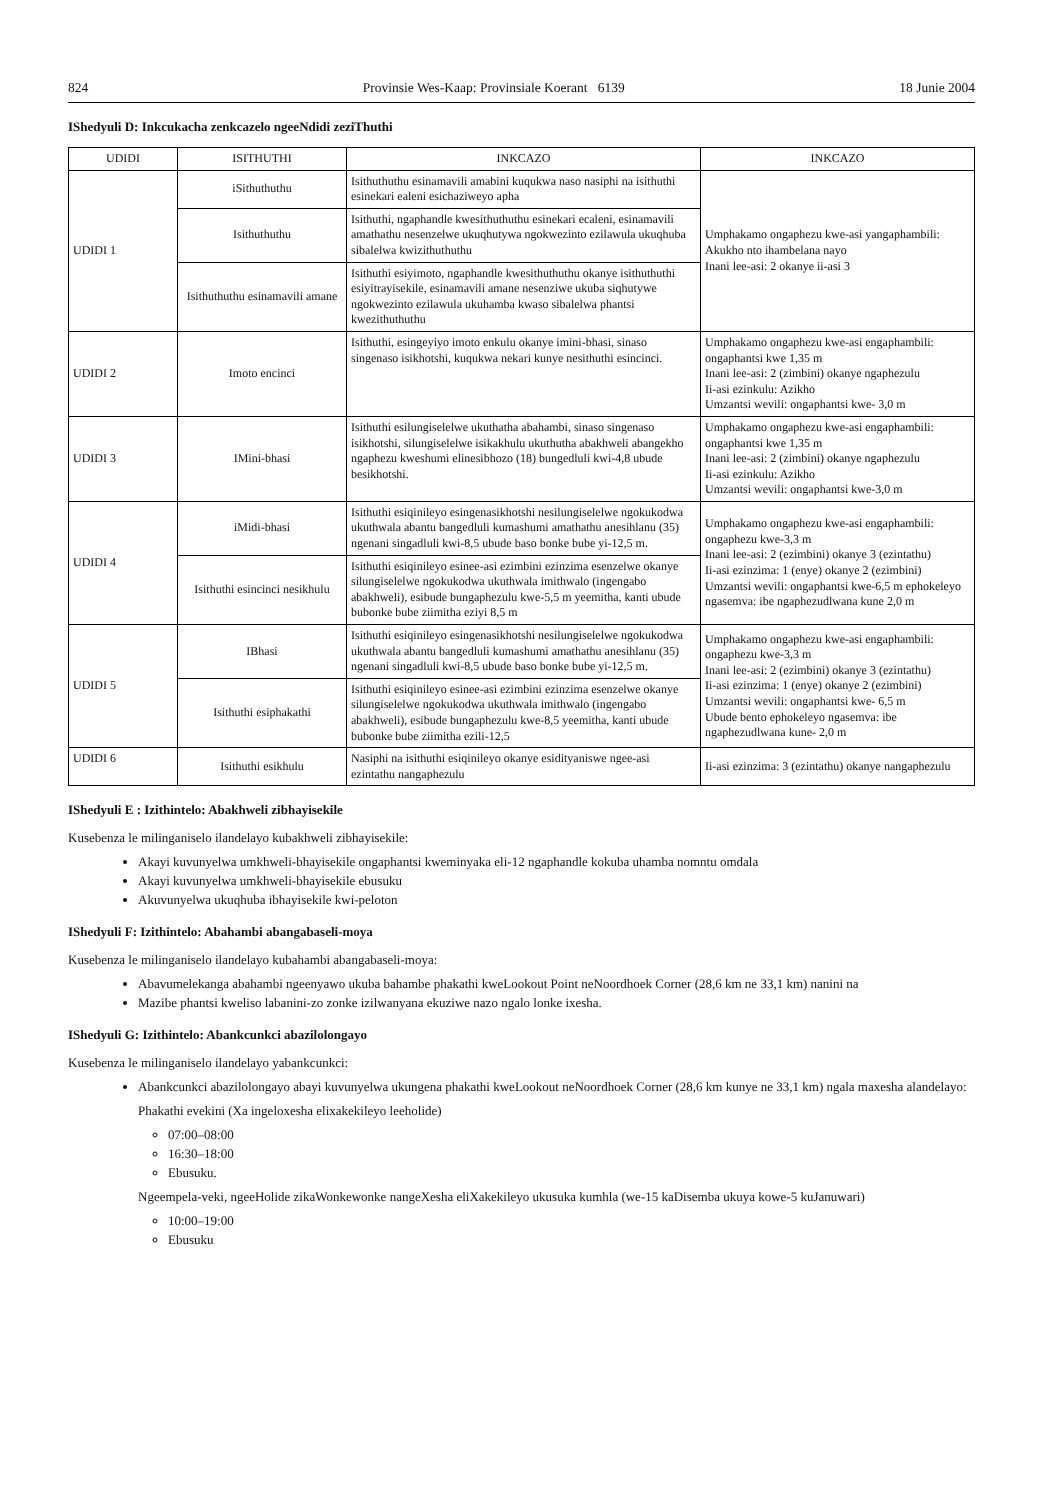824 Provinsie Wes-Kaap: Provinsiale Koerant 6139 18 Junie 2004
IShedyuli D: Inkcukacha zenkcazelo ngeeNdidi zeziThuthi
| UDIDI | ISITHUTHI | INKCAZO | INKCAZO |
| --- | --- | --- | --- |
| UDIDI 1 | iSithuthuthu | Isithuthuthu esinamavili amabini kuqukwa naso nasiphi na isithuthi esinekari ealeni esichaziweyo apha | Umphakamo ongaphezu kwe-asi yangaphambili: Akukho nto ihambelana nayo Inani lee-asi: 2 okanye ii-asi 3 |
| | Isithuthuthu | Isithuthi, ngaphandle kwesithuthuthu esinekari ecaleni, esinamavili amathathu nesenzelwe ukuqhutywa ngokwezinto ezilawula ukuqhuba sibalelwa kwizithuthuthu | |
| | Isithuthuthu esinamavili amane | Isithuthi esiyimoto, ngaphandle kwesithuthuthu okanye isithuthuthi esiyitrayisekile, esinamavili amane nesenziwe ukuba siqhutywe ngokwezinto ezilawula ukuhamba kwaso sibalelwa phantsi kwezithuthuthu | |
| UDIDI 2 | Imoto encinci | Isithuthi, esingeyiyo imoto enkulu okanye imini-bhasi, sinaso singenaso isikhotshi, kuqukwa nekari kunye nesithuthi esincinci. | Umphakamo ongaphezu kwe-asi engaphambili: ongaphantsi kwe 1,35 m Inani lee-asi: 2 (zimbini) okanye ngaphezulu Ii-asi ezinkulu: Azikho Umzantsi wevili: ongaphantsi kwe- 3,0 m |
| UDIDI 3 | IMini-bhasi | Isithuthi esilungiselelwe ukuthatha abahambi, sinaso singenaso isikhotshi, silungiselelwe isikakhulu ukuthutha abakhweli abangekho ngaphezu kweshumi elinesibhozo (18) bungedluli kwi-4,8 ubude besikhotshi. | Umphakamo ongaphezu kwe-asi engaphambili: ongaphantsi kwe 1,35 m Inani lee-asi: 2 (zimbini) okanye ngaphezulu Ii-asi ezinkulu: Azikho Umzantsi wevili: ongaphantsi kwe-3,0 m |
| UDIDI 4 | iMidi-bhasi | Isithuthi esiqinileyo esingenasikhotshi nesilungiselelwe ngokukodwa ukuthwala abantu bangedluli kumashumi amathathu anesihlanu (35) ngenani singadluli kwi-8,5 ubude baso bonke bube yi-12,5 m. | Umphakamo ongaphezu kwe-asi engaphambili: ongaphezu kwe-3,3 m Inani lee-asi: 2 (ezimbini) okanye 3 (ezintathu) Ii-asi ezinzima: 1 (enye) okanye 2 (ezimbini) Umzantsi wevili: ongaphantsi kwe-6,5 m ephokeleyo ngasemva: ibe ngaphezudlwana kune 2,0 m |
| | Isithuthi esincinci nesikhulu | Isithuthi esiqinileyo esinee-asi ezimbini ezinzima esenzelwe okanye silungiselelwe ngokukodwa ukuthwala imithwalo (ingengabo abakhweli), esibude bungaphezulu kwe-5,5 m yeemitha, kanti ubude bubonke bube ziimitha eziyi 8,5 m | |
| UDIDI 5 | IBhasi | Isithuthi esiqinileyo esingenasikhotshi nesilungiselelwe ngokukodwa ukuthwala abantu bangedluli kumashumi amathathu anesihlanu (35) ngenani singadluli kwi-8,5 ubude baso bonke bube yi-12,5 m. | Umphakamo ongaphezu kwe-asi engaphambili: ongaphezu kwe-3,3 m Inani lee-asi: 2 (ezimbini) okanye 3 (ezintathu) Ii-asi ezinzima: 1 (enye) okanye 2 (ezimbini) Umzantsi wevili: ongaphantsi kwe- 6,5 m Ubude bento ephokeleyo ngasemva: ibe ngaphezudlwana kune- 2,0 m |
| | Isithuthi esiphakathi | Isithuthi esiqinileyo esinee-asi ezimbini ezinzima esenzelwe okanye silungiselelwe ngokukodwa ukuthwala imithwalo (ingengabo abakhweli), esibude bungaphezulu kwe-8,5 yeemitha, kanti ubude bubonke bube ziimitha ezili-12,5 | |
| UDIDI 6 | Isithuthi esikhulu | Nasiphi na isithuthi esiqinileyo okanye esidityaniswe ngee-asi ezintathu nangaphezulu | Ii-asi ezinzima: 3 (ezintathu) okanye nangaphezulu |
IShedyuli E : Izithintelo: Abakhweli zibhayisekile
Kusebenza le milinganiselo ilandelayo kubakhweli zibhayisekile:
Akayi kuvunyelwa umkhweli-bhayisekile ongaphantsi kweminyaka eli-12 ngaphandle kokuba uhamba nomntu omdala
Akayi kuvunyelwa umkhweli-bhayisekile ebusuku
Akuvunyelwa ukuqhuba ibhayisekile kwi-peloton
IShedyuli F: Izithintelo: Abahambi abangabaseli-moya
Kusebenza le milinganiselo ilandelayo kubahambi abangabaseli-moya:
Abavumelekanga abahambi ngeenyawo ukuba bahambe phakathi kweLookout Point neNoordhoek Corner (28,6 km ne 33,1 km) nanini na
Mazibe phantsi kweliso labanini-zo zonke izilwanyana ekuziwe nazo ngalo lonke ixesha.
IShedyuli G: Izithintelo: Abankcunkci abazilolongayo
Kusebenza le milinganiselo ilandelayo yabankcunkci:
Abankcunkci abazilolongayo abayi kuvunyelwa ukungena phakathi kweLookout neNoordhoek Corner (28,6 km kunye ne 33,1 km) ngala maxesha alandelayo:
Phakathi evekini (Xa ingeloxesha elixakekileyo leeholide)
07:00–08:00
16:30–18:00
Ebusuku.
Ngeempela-veki, ngeeHolide zikaWonkewonke nangeXesha eliXakekileyo ukusuka kumhla (we-15 kaDisemba ukuya kowe-5 kuJanuwari)
10:00–19:00
Ebusuku